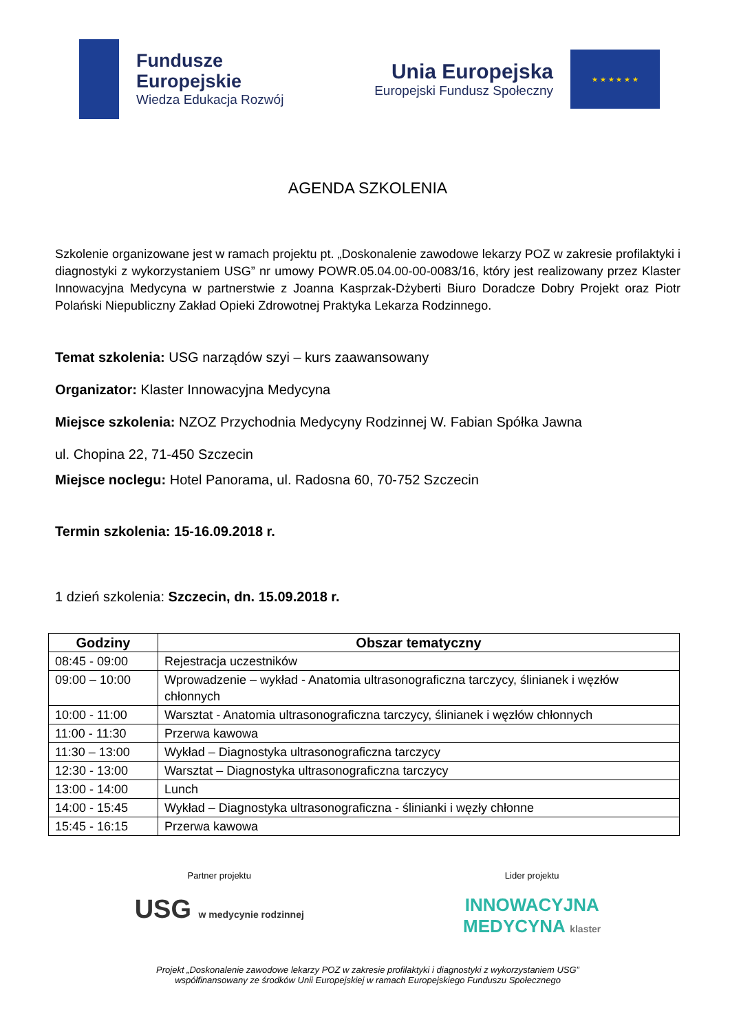Fundusze
Europejskie
Wiedza Edukacja Rozwój
Unia Europejska
Europejski Fundusz Społeczny
★ ★ ★ ★ ★ ★
AGENDA SZKOLENIA
Szkolenie organizowane jest w ramach projektu pt. „Doskonalenie zawodowe lekarzy POZ w zakresie profilaktyki i diagnostyki z wykorzystaniem USG” nr umowy POWR.05.04.00-00-0083/16, który jest realizowany przez Klaster Innowacyjna Medycyna w partnerstwie z Joanna Kasprzak-Dżyberti Biuro Doradcze Dobry Projekt oraz Piotr Polański Niepubliczny Zakład Opieki Zdrowotnej Praktyka Lekarza Rodzinnego.
Temat szkolenia: USG narządów szyi – kurs zaawansowany
Organizator: Klaster Innowacyjna Medycyna
Miejsce szkolenia: NZOZ Przychodnia Medycyny Rodzinnej W. Fabian Spółka Jawna
ul. Chopina 22, 71-450 Szczecin
Miejsce noclegu: Hotel Panorama, ul. Radosna 60, 70-752 Szczecin
Termin szkolenia: 15-16.09.2018 r.
1 dzień szkolenia: Szczecin, dn. 15.09.2018 r.
| Godziny | Obszar tematyczny |
| --- | --- |
| 08:45 - 09:00 | Rejestracja uczestników |
| 09:00 – 10:00 | Wprowadzenie – wykład - Anatomia ultrasonograficzna tarczycy, ślinianek i węzłów chłonnych |
| 10:00 - 11:00 | Warsztat - Anatomia ultrasonograficzna tarczycy, ślinianek i węzłów chłonnych |
| 11:00 - 11:30 | Przerwa kawowa |
| 11:30 – 13:00 | Wykład – Diagnostyka ultrasonograficzna tarczycy |
| 12:30 - 13:00 | Warsztat – Diagnostyka ultrasonograficzna tarczycy |
| 13:00 - 14:00 | Lunch |
| 14:00 - 15:45 | Wykład – Diagnostyka ultrasonograficzna - ślinianki i węzły chłonne |
| 15:45 - 16:15 | Przerwa kawowa |
Partner projektu
USG w medycynie rodzinnej
Lider projektu
INNOWACYJNA
MEDYCYNA klaster
Projekt „Doskonalenie zawodowe lekarzy POZ w zakresie profilaktyki i diagnostyki z wykorzystaniem USG”
współfinansowany ze środków Unii Europejskiej w ramach Europejskiego Funduszu Społecznego